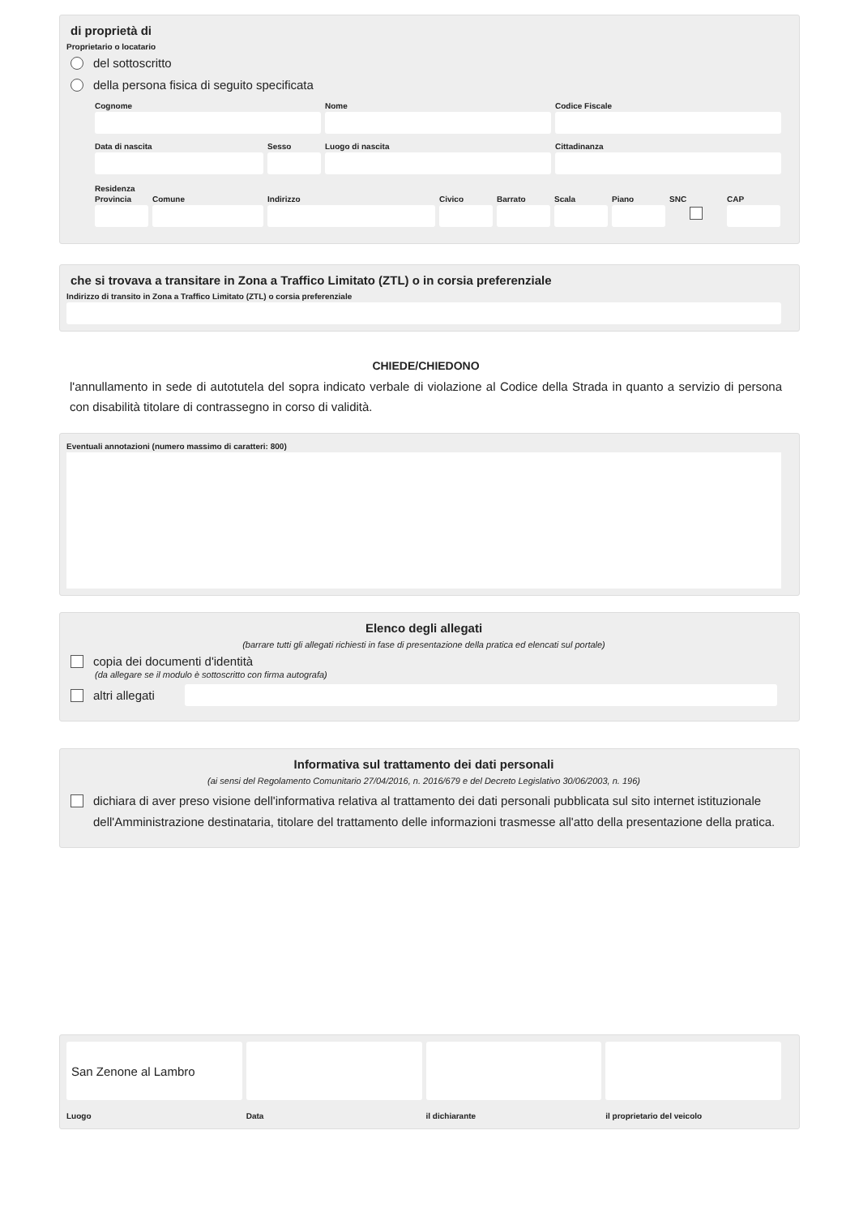di proprietà di
Proprietario o locatario
del sottoscritto
della persona fisica di seguito specificata
Cognome Nome Codice Fiscale
Data di nascita Sesso Luogo di nascita Cittadinanza
Residenza
Provincia
Comune Indirizzo Civico Barrato
Scala Piano SNC CAP
che si trovava a transitare in Zona a Traffico Limitato (ZTL) o in corsia preferenziale
Indirizzo di transito in Zona a Traffico Limitato (ZTL) o corsia preferenziale
CHIEDE/CHIEDONO
l'annullamento in sede di autotutela del sopra indicato verbale di violazione al Codice della Strada in quanto a servizio di persona con disabilità titolare di contrassegno in corso di validità.
Eventuali annotazioni (numero massimo di caratteri: 800)
Elenco degli allegati
(barrare tutti gli allegati richiesti in fase di presentazione della pratica ed elencati sul portale)
copia dei documenti d'identità
(da allegare se il modulo è sottoscritto con firma autografa)
altri allegati
Informativa sul trattamento dei dati personali
(ai sensi del Regolamento Comunitario 27/04/2016, n. 2016/679 e del Decreto Legislativo 30/06/2003, n. 196)
dichiara di aver preso visione dell'informativa relativa al trattamento dei dati personali pubblicata sul sito internet istituzionale dell'Amministrazione destinataria, titolare del trattamento delle informazioni trasmesse all'atto della presentazione della pratica.
San Zenone al Lambro
Luogo
Data il dichiarante il proprietario del veicolo